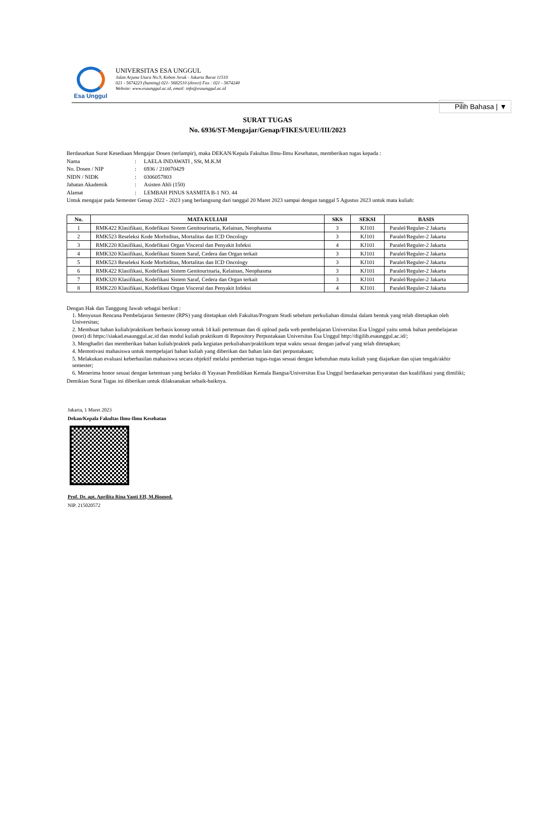Pilih Bahasa | ▼
Esa Unggul
UNIVERSITAS ESA UNGGUL
Jalan Arjuna Utara No.9, Kebon Jeruk - Jakarta Barat 11510
021 - 5674223 (hunting) 021- 5682510 (direct) Fax : 021 - 5674248
Website: www.esaunggul.ac.id, email: info@esaunggul.ac.id
SURAT TUGAS
No. 6936/ST-Mengajar/Genap/FIKES/UEU/III/2023
Berdasarkan Surat Kesediaan Mengajar Dosen (terlampir), maka DEKAN/Kepala Fakultas Ilmu-Ilmu Kesehatan, memberikan tugas kepada :
| Nama | : | LAELA INDAWATI , SSt, M.K.M |
| No. Dosen / NIP | : | 6936 / 210070429 |
| NIDN / NIDK | : | 0306057803 |
| Jabatan Akademik | : | Asisten Ahli (150) |
| Alamat | : | LEMBAH PINUS SASMITA B-1 NO. 44 |
Untuk mengajar pada Semester Genap 2022 - 2023 yang berlangsung dari tanggal 20 Maret 2023 sampai dengan tanggal 5 Agustus 2023 untuk mata kuliah:
| No. | MATA KULIAH | SKS | SEKSI | BASIS |
| --- | --- | --- | --- | --- |
| 1 | RMK422 Klasifikasi, Kodefikasi Sistem Genitourinaria, Kelainan, Neophasma | 3 | KJ101 | Paralel/Reguler-2 Jakarta |
| 2 | RMK523 Reseleksi Kode Morbiditas, Mortalitas dan ICD Oncology | 3 | KJ101 | Paralel/Reguler-2 Jakarta |
| 3 | RMK220 Klasifikasi, Kodefikasi Organ Visceral dan Penyakit Infeksi | 4 | KJ101 | Paralel/Reguler-2 Jakarta |
| 4 | RMK320 Klasifikasi, Kodefikasi Sistem Saraf, Cedera dan Organ terkait | 3 | KJ101 | Paralel/Reguler-2 Jakarta |
| 5 | RMK523 Reseleksi Kode Morbiditas, Mortalitas dan ICD Oncology | 3 | KJ101 | Paralel/Reguler-2 Jakarta |
| 6 | RMK422 Klasifikasi, Kodefikasi Sistem Genitourinaria, Kelainan, Neophasma | 3 | KJ101 | Paralel/Reguler-2 Jakarta |
| 7 | RMK320 Klasifikasi, Kodefikasi Sistem Saraf, Cedera dan Organ terkait | 3 | KJ101 | Paralel/Reguler-2 Jakarta |
| 8 | RMK220 Klasifikasi, Kodefikasi Organ Visceral dan Penyakit Infeksi | 4 | KJ101 | Paralel/Reguler-2 Jakarta |
Dengan Hak dan Tanggung Jawab sebagai berikut :
1. Menyusun Rencana Pembelajaran Semester (RPS) yang ditetapkan oleh Fakultas/Program Studi sebelum perkuliahan dimulai dalam bentuk yang telah ditetapkan oleh Universitas;
2. Membuat bahan kuliah/praktikum berbasis konsep untuk 14 kali pertemuan dan di upload pada web pembelajaran Universitas Esa Unggul yaitu untuk bahan pembelajaran (teori) di https://siakad.esaunggul.ac.id dan modul kuliah praktikum di Repository Perpustakaan Universitas Esa Unggul http://digilib.esaunggul.ac.id/;
3. Menghadiri dan memberikan bahan kuliah/praktek pada kegiatan perkuliahan/praktikum tepat waktu sesuai dengan jadwal yang telah ditetapkan;
4. Memotivasi mahasiswa untuk mempelajari bahan kuliah yang diberikan dan bahan lain dari perpustakaan;
5. Melakukan evaluasi keberhasilan mahasiswa secara objektif melalui pemberian tugas-tugas sesuai dengan kebutuhan mata kuliah yang diajarkan dan ujian tengah/akhir semester;
6. Menerima honor sesuai dengan ketentuan yang berlaku di Yayasan Pendidikan Kemala Bangsa/Universitas Esa Unggul berdasarkan persyaratan dan kualifikasi yang dimiliki;
Demikian Surat Tugas ini diberikan untuk dilaksanakan sebaik-baiknya.
Jakarta, 1 Maret 2023
Dekan/Kepala Fakultas Ilmu-Ilmu Kesehatan
Prof. Dr. apt. Aprilita Rina Yanti Eff, M.Biomed.
NIP. 215020572